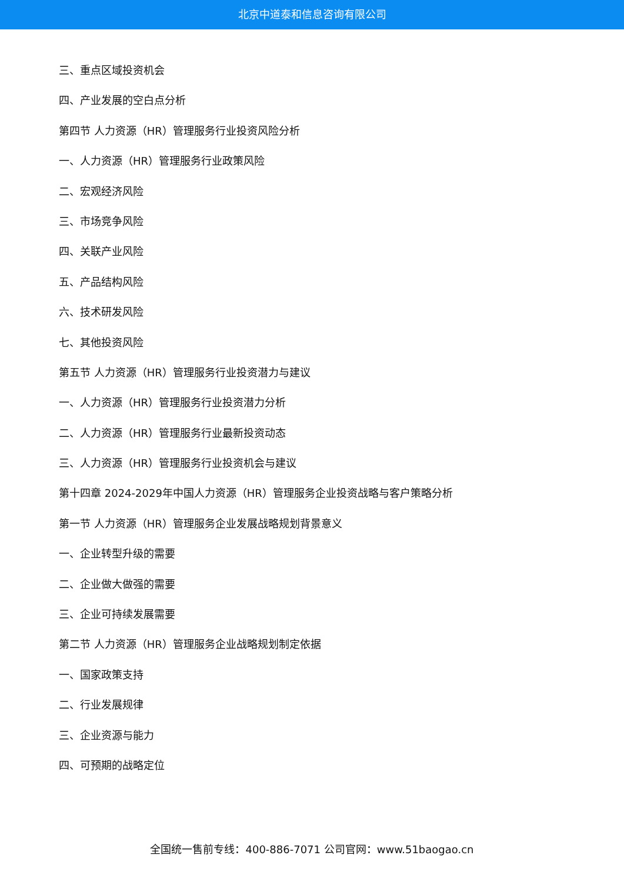北京中道泰和信息咨询有限公司
三、重点区域投资机会
四、产业发展的空白点分析
第四节 人力资源（HR）管理服务行业投资风险分析
一、人力资源（HR）管理服务行业政策风险
二、宏观经济风险
三、市场竞争风险
四、关联产业风险
五、产品结构风险
六、技术研发风险
七、其他投资风险
第五节 人力资源（HR）管理服务行业投资潜力与建议
一、人力资源（HR）管理服务行业投资潜力分析
二、人力资源（HR）管理服务行业最新投资动态
三、人力资源（HR）管理服务行业投资机会与建议
第十四章 2024-2029年中国人力资源（HR）管理服务企业投资战略与客户策略分析
第一节 人力资源（HR）管理服务企业发展战略规划背景意义
一、企业转型升级的需要
二、企业做大做强的需要
三、企业可持续发展需要
第二节 人力资源（HR）管理服务企业战略规划制定依据
一、国家政策支持
二、行业发展规律
三、企业资源与能力
四、可预期的战略定位
全国统一售前专线：400-886-7071 公司官网：www.51baogao.cn